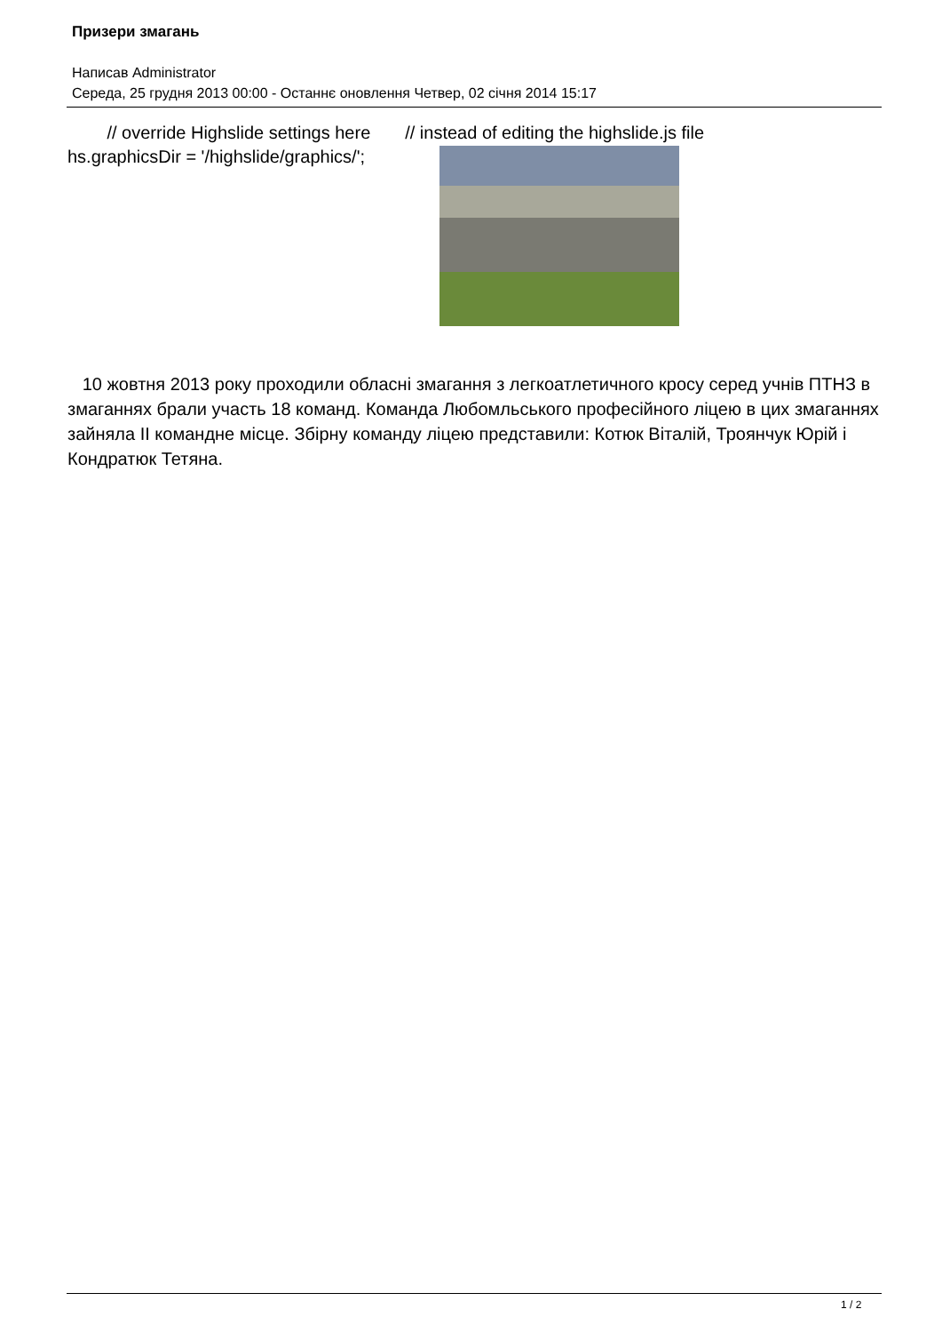Призери змагань
Написав Administrator
Середа, 25 грудня 2013 00:00 - Останнє оновлення Четвер, 02 січня 2014 15:17
// override Highslide settings here // instead of editing the highslide.js file
hs.graphicsDir = '/highslide/graphics/';
10 жовтня 2013 року проходили обласні змагання з легкоатлетичного кросу серед учнів ПТНЗ в змаганнях брали участь 18 команд. Команда Любомльського професійного ліцею в цих змаганнях зайняла II командне місце. Збірну команду ліцею представили: Котюк Віталій, Троянчук Юрій і Кондратюк Тетяна.
1 / 2